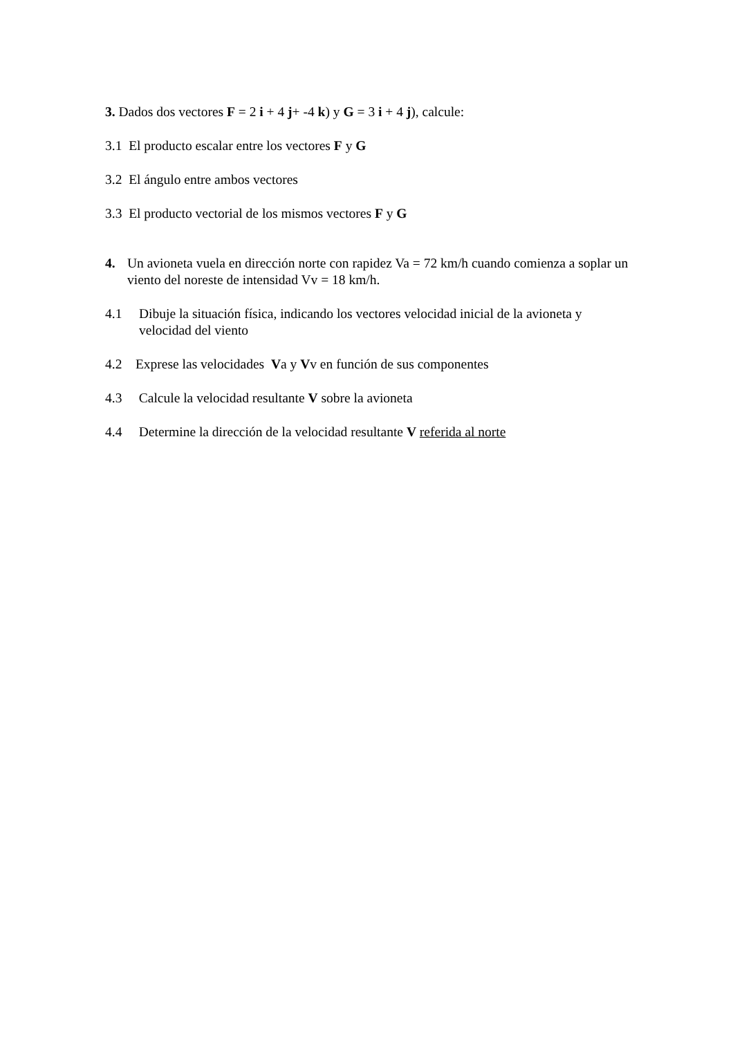3. Dados dos vectores F = 2 i + 4 j+ -4 k) y G = 3 i + 4 j), calcule:
3.1 El producto escalar entre los vectores F y G
3.2 El ángulo entre ambos vectores
3.3 El producto vectorial de los mismos vectores F y G
4. Un avioneta vuela en dirección norte con rapidez Va = 72 km/h cuando comienza a soplar un viento del noreste de intensidad Vv = 18 km/h.
4.1 Dibuje la situación física, indicando los vectores velocidad inicial de la avioneta y velocidad del viento
4.2 Exprese las velocidades Va y Vv en función de sus componentes
4.3 Calcule la velocidad resultante V sobre la avioneta
4.4 Determine la dirección de la velocidad resultante V referida al norte